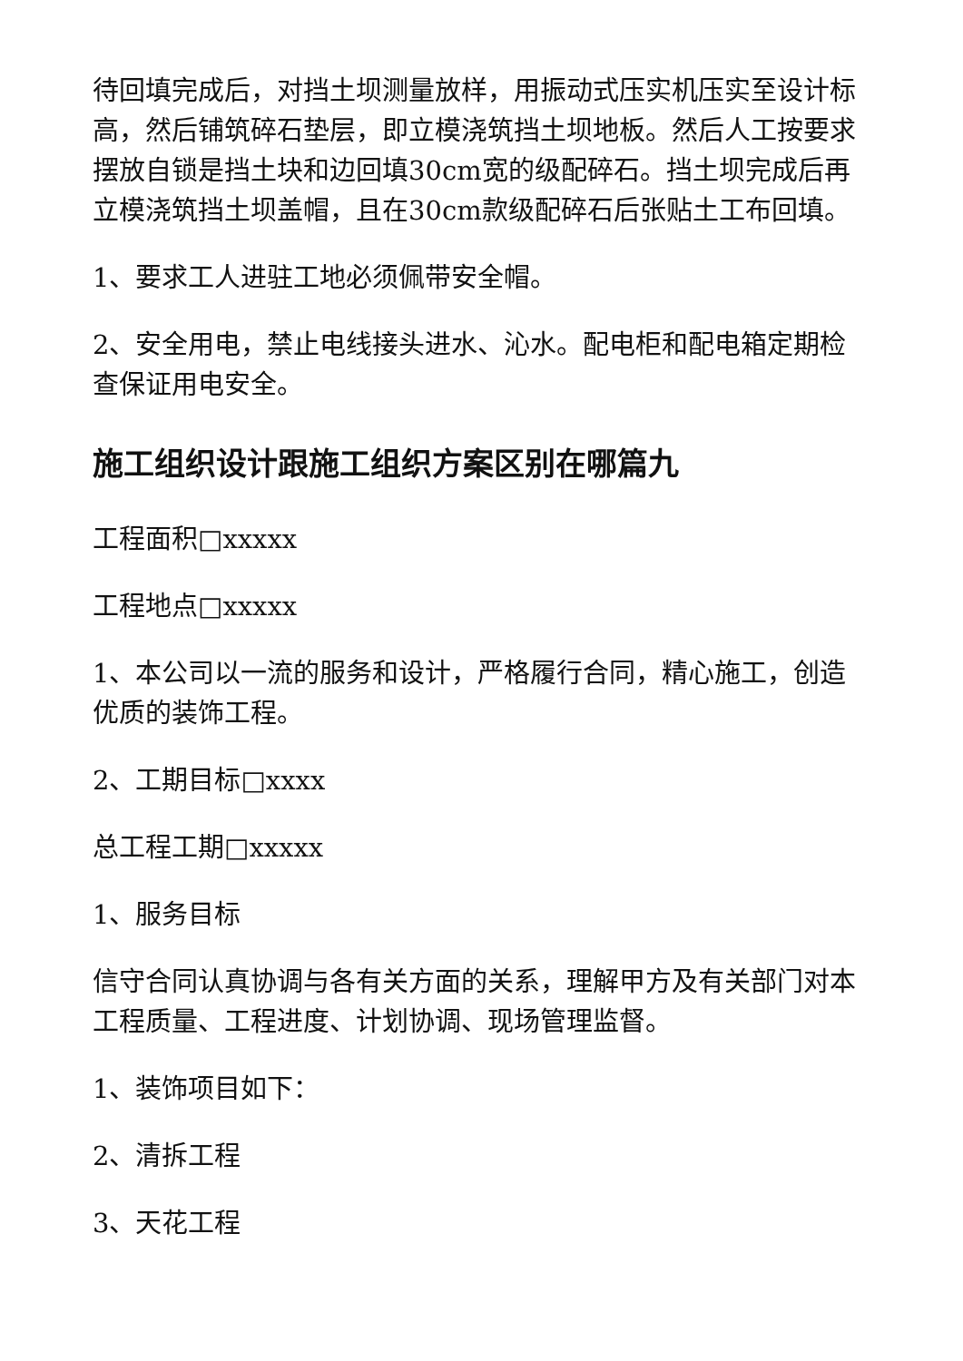待回填完成后，对挡土坝测量放样，用振动式压实机压实至设计标高，然后铺筑碎石垫层，即立模浇筑挡土坝地板。然后人工按要求摆放自锁是挡土块和边回填30cm宽的级配碎石。挡土坝完成后再立模浇筑挡土坝盖帽，且在30cm款级配碎石后张贴土工布回填。
1、要求工人进驻工地必须佩带安全帽。
2、安全用电，禁止电线接头进水、沁水。配电柜和配电箱定期检查保证用电安全。
施工组织设计跟施工组织方案区别在哪篇九
工程面积□xxxxx
工程地点□xxxxx
1、本公司以一流的服务和设计，严格履行合同，精心施工，创造优质的装饰工程。
2、工期目标□xxxx
总工程工期□xxxxx
1、服务目标
信守合同认真协调与各有关方面的关系，理解甲方及有关部门对本工程质量、工程进度、计划协调、现场管理监督。
1、装饰项目如下：
2、清拆工程
3、天花工程